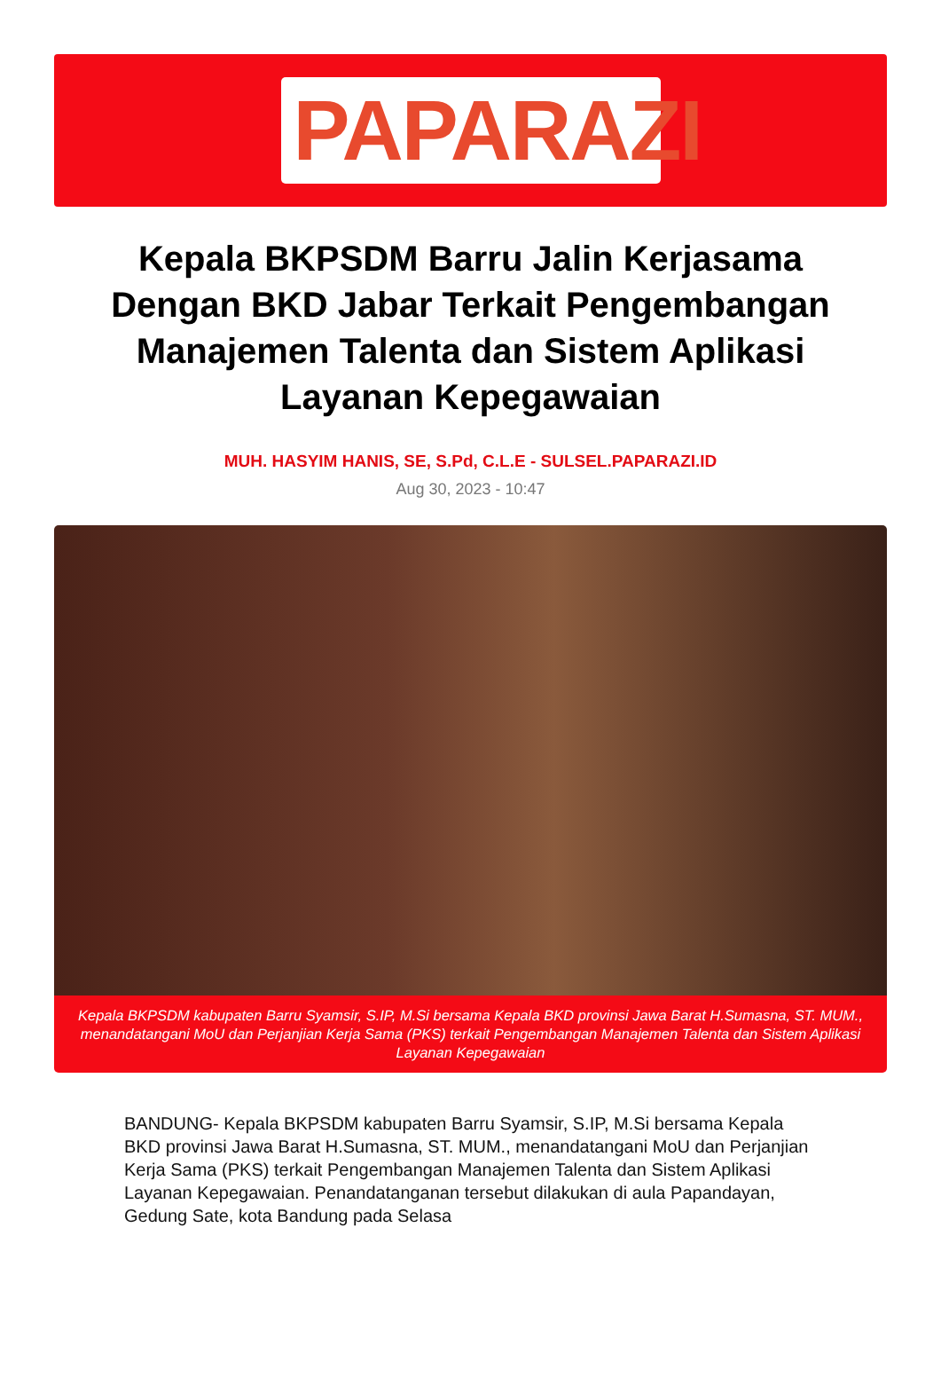PAPARAZI
Kepala BKPSDM Barru Jalin Kerjasama Dengan BKD Jabar Terkait Pengembangan Manajemen Talenta dan Sistem Aplikasi Layanan Kepegawaian
MUH. HASYIM HANIS, SE, S.Pd, C.L.E - SULSEL.PAPARAZI.ID
Aug 30, 2023 - 10:47
Kepala BKPSDM kabupaten Barru Syamsir, S.IP, M.Si bersama Kepala BKD provinsi Jawa Barat H.Sumasna, ST. MUM., menandatangani MoU dan Perjanjian Kerja Sama (PKS) terkait Pengembangan Manajemen Talenta dan Sistem Aplikasi Layanan Kepegawaian
BANDUNG- Kepala BKPSDM kabupaten Barru Syamsir, S.IP, M.Si bersama Kepala BKD provinsi Jawa Barat H.Sumasna, ST. MUM., menandatangani MoU dan Perjanjian Kerja Sama (PKS) terkait Pengembangan Manajemen Talenta dan Sistem Aplikasi Layanan Kepegawaian. Penandatanganan tersebut dilakukan di aula Papandayan, Gedung Sate, kota Bandung pada Selasa